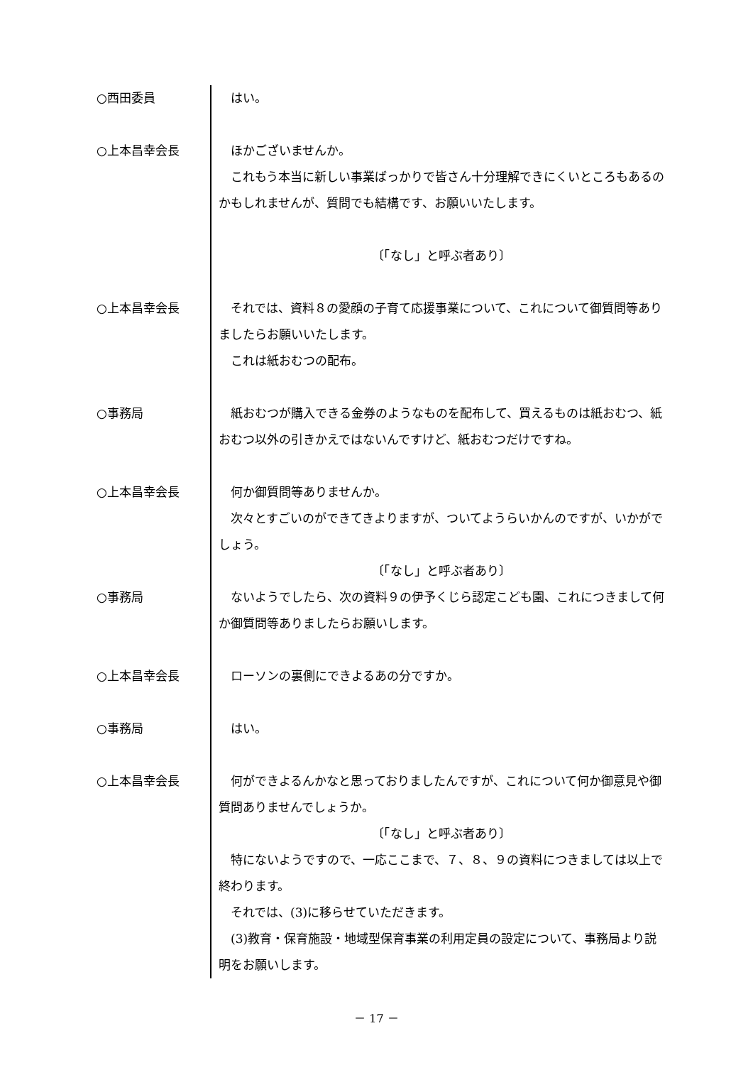○西田委員 はい。
○上本昌幸会長 ほかございませんか。
これもう本当に新しい事業ばっかりで皆さん十分理解できにくいところもあるのかもしれませんが、質問でも結構です、お願いいたします。
〔「なし」と呼ぶ者あり〕
○上本昌幸会長 それでは、資料８の愛顔の子育て応援事業について、これについて御質問等ありましたらお願いいたします。
これは紙おむつの配布。
○事務局 紙おむつが購入できる金券のようなものを配布して、買えるものは紙おむつ、紙おむつ以外の引きかえではないんですけど、紙おむつだけですね。
○上本昌幸会長 何か御質問等ありませんか。
次々とすごいのができてきよりますが、ついてようらいかんのですが、いかがでしょう。
〔「なし」と呼ぶ者あり〕
○事務局 ないようでしたら、次の資料９の伊予くじら認定こども園、これにつきまして何か御質問等ありましたらお願いします。
○上本昌幸会長 ローソンの裏側にできよるあの分ですか。
○事務局 はい。
○上本昌幸会長 何ができよるんかなと思っておりましたんですが、これについて何か御意見や御質問ありませんでしょうか。
〔「なし」と呼ぶ者あり〕
特にないようですので、一応ここまで、７、８、９の資料につきましては以上で終わります。
それでは、(3)に移らせていただきます。
(3)教育・保育施設・地域型保育事業の利用定員の設定について、事務局より説明をお願いします。
－ 17 －